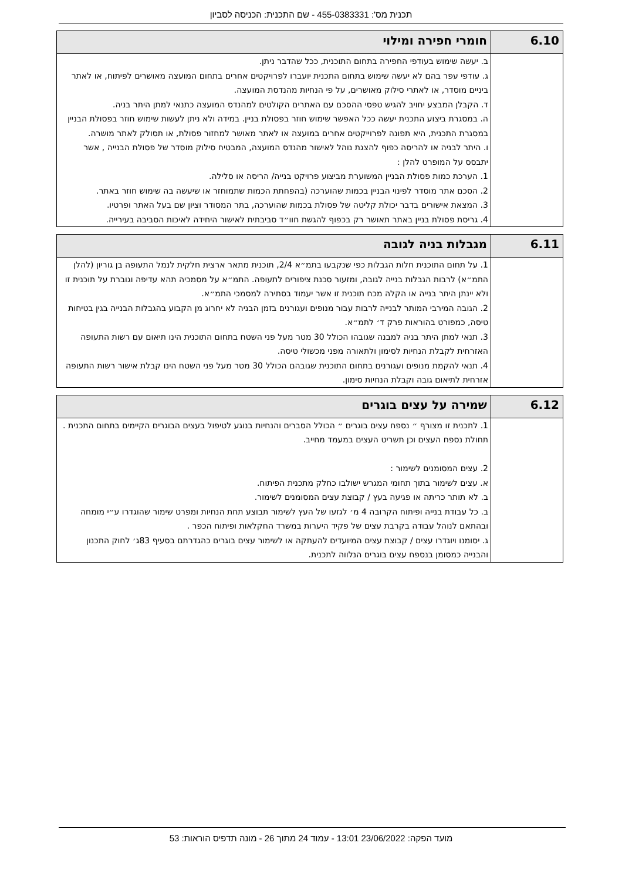תכנית מס': 455-0383331 - שם התכנית: הכניסה לסביון
| 6.10 | חומרי חפירה ומילוי |
| --- | --- |
| | ב. יעשה שימוש בעודפי החפירה בתחום התוכנית, ככל שהדבר ניתן. ג. עודפי עפר בהם לא יעשה שימוש בתחום התכנית יועברו לפרויקטים אחרים בתחום המועצה מאושרים לפיתוח, או לאתר ביניים מוסדר, או לאתרי סילוק מאושרים, על פי הנחיות מהנדסת המועצה. ד. הקבלן המבצע יחויב להגיש טפסי ההסכם עם האתרים הקולטים למהנדס המועצה כתנאי למתן היתר בניה. ה. במסגרת ביצוע התכנית יעשה ככל האפשר שימוש חוזר בפסולת בניין. במידה ולא ניתן לעשות שימוש חוזר בפסולת הבניין במסגרת התכנית, היא תפונה לפרוייקטים אחרים במועצה או לאתר מאושר למחזור פסולת, או תסולק לאתר מושרה. ו. היתר לבניה או להריסה כפוף להצגת נוהל לאישור מהנדס המועצה, המבטיח סילוק מוסדר של פסולת הבנייה , אשר יתבסס על המופרט להלן : 1. הערכת כמות פסולת הבניין המשוערת מביצוע פרויקט בנייה/ הריסה או סלילה. 2. הסכם אתר מוסדר לפינוי הבניין בכמות שהוערכה (בהפחתת הכמות שתמוחזר או שיעשה בה שימוש חוזר באתר. 3. המצאת אישורים בדבר יכולת קליטה של פסולת בכמות שהוערכה, בתר המסודר וציון שם בעל האתר ופרטיו. 4. גריסת פסולת בניין באתר תאושר רק בכפוף להגשת חוו״ד סביבתית לאישור היחידה לאיכות הסביבה בעירייה. |
| 6.11 | מגבלות בניה לגובה |
| --- | --- |
| | 1. על תחום התוכנית חלות הגבלות כפי שנקבעו בתמ״א 2/4, תוכנית מתאר ארצית חלקית לנמל התעופה בן גוריון (להלן התמ״א) לרבות הגבלות בנייה לגובה, ומזעור סכנת ציפורים לתעופה. התמ״א על מסמכיה תהא עדיפה וגוברת על תוכנית זו ולא יינתן היתר בנייה או הקלה מכח תוכנית זו אשר יעמוד בסתירה למסמכי התמ״א. 2. הגובה המירבי המותר לבנייה לרבות עבור מנופים ועגורנים בזמן הבניה לא יחרוג מן הקבוע בהגבלות הבנייה בגין בטיחות טיסה, כמפורט בהוראות פרק ד׳ לתמ״א. 3. תנאי למתן היתר בניה למבנה שגובהו הכולל 30 מטר מעל פני השטח בתחום התוכנית הינו תיאום עם רשות התעופה האזרחית לקבלת הנחיות לסימון ולתאורה מפני מכשולי טיסה. 4. תנאי להקמת מנופים ועגורנים בתחום התוכנית שגובהם הכולל 30 מטר מעל פני השטח הינו קבלת אישור רשות התעופה אזרחית לתיאום גובה וקבלת הנחיות סימון. |
| 6.12 | שמירה על עצים בוגרים |
| --- | --- |
| | 1. לתכנית זו מצורף ״ נספח עצים בוגרים ״ הכולל הסברים והנחיות בנוגע לטיפול בעצים הבוגרים הקיימים בתחום התכנית . תחולת נספח העצים וכן תשריט העצים במעמד מחייב. 2. עצים המסומנים לשימור : א. עצים לשימור בתוך תחומי המגרש ישולבו כחלק מתכנית הפיתוח. ב. לא תותר כריתה או פגיעה בעץ / קבוצת עצים המסומנים לשימור. ב. כל עבודת בנייה ופיתוח הקרובה 4 מ׳ לגזעו של העץ לשימור תבוצע תחת הנחיות ומפרט שימור שהוגדרו ע״י מומחה ובהתאם לנוהל עבודה בקרבת עצים של פקיד היערות במשרד החקלאות ופיתוח הכפר . ג. יסומנו ויוגדרו עצים / קבוצת עצים המיועדים להעתקה או לשימור עצים בוגרים כהגדרתם בסעיף 83ג׳ לחוק התכנון והבנייה כמסומן בנספח עצים בוגרים הנלווה לתכנית. |
מועד הפקה: 23/06/2022 13:01 - עמוד 24 מתוך 26 - מונה תדפיס הוראות: 53